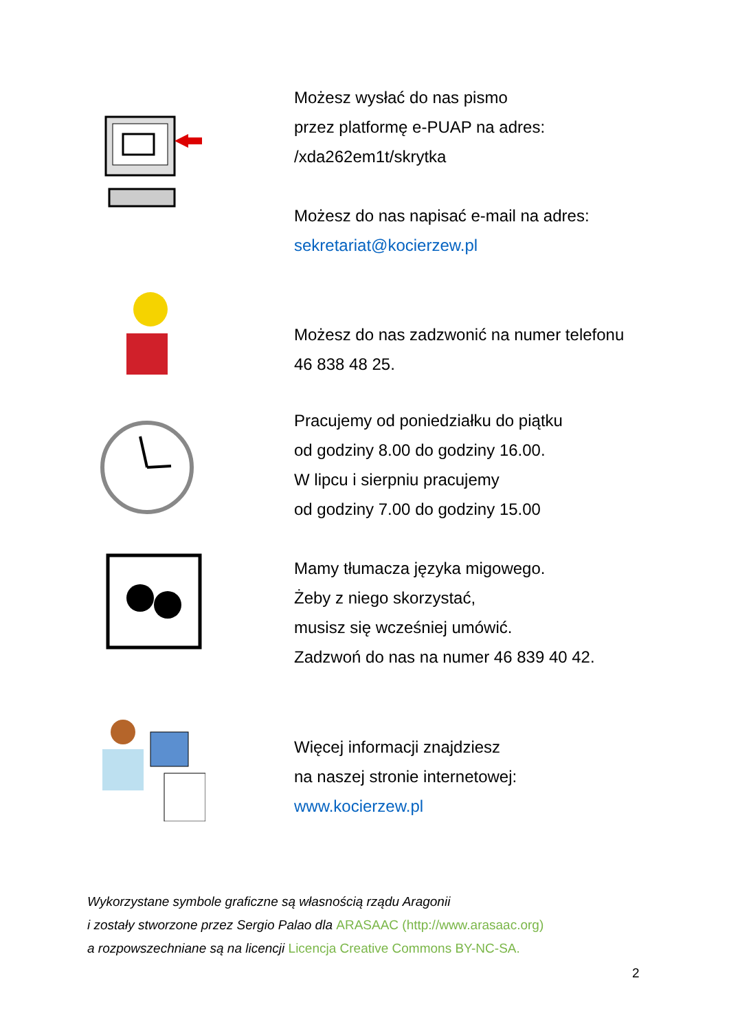Możesz wysłać do nas pismo
przez platformę e-PUAP na adres:
/xda262em1t/skrytka
Możesz do nas napisać e-mail na adres:
sekretariat@kocierzew.pl
Możesz do nas zadzwonić na numer telefonu
46 838 48 25.
Pracujemy od poniedziałku do piątku
od godziny 8.00 do godziny 16.00.
W lipcu i sierpniu pracujemy
od godziny 7.00 do godziny 15.00
Mamy tłumacza języka migowego.
Żeby z niego skorzystać,
musisz się wcześniej umówić.
Zadzwoń do nas na numer 46 839 40 42.
Więcej informacji znajdziesz
na naszej stronie internetowej:
www.kocierzew.pl
Wykorzystane symbole graficzne są własnością rządu Aragonii
i zostały stworzone przez Sergio Palao dla ARASAAC (http://www.arasaac.org)
a rozpowszechniane są na licencji Licencja Creative Commons BY-NC-SA.
2